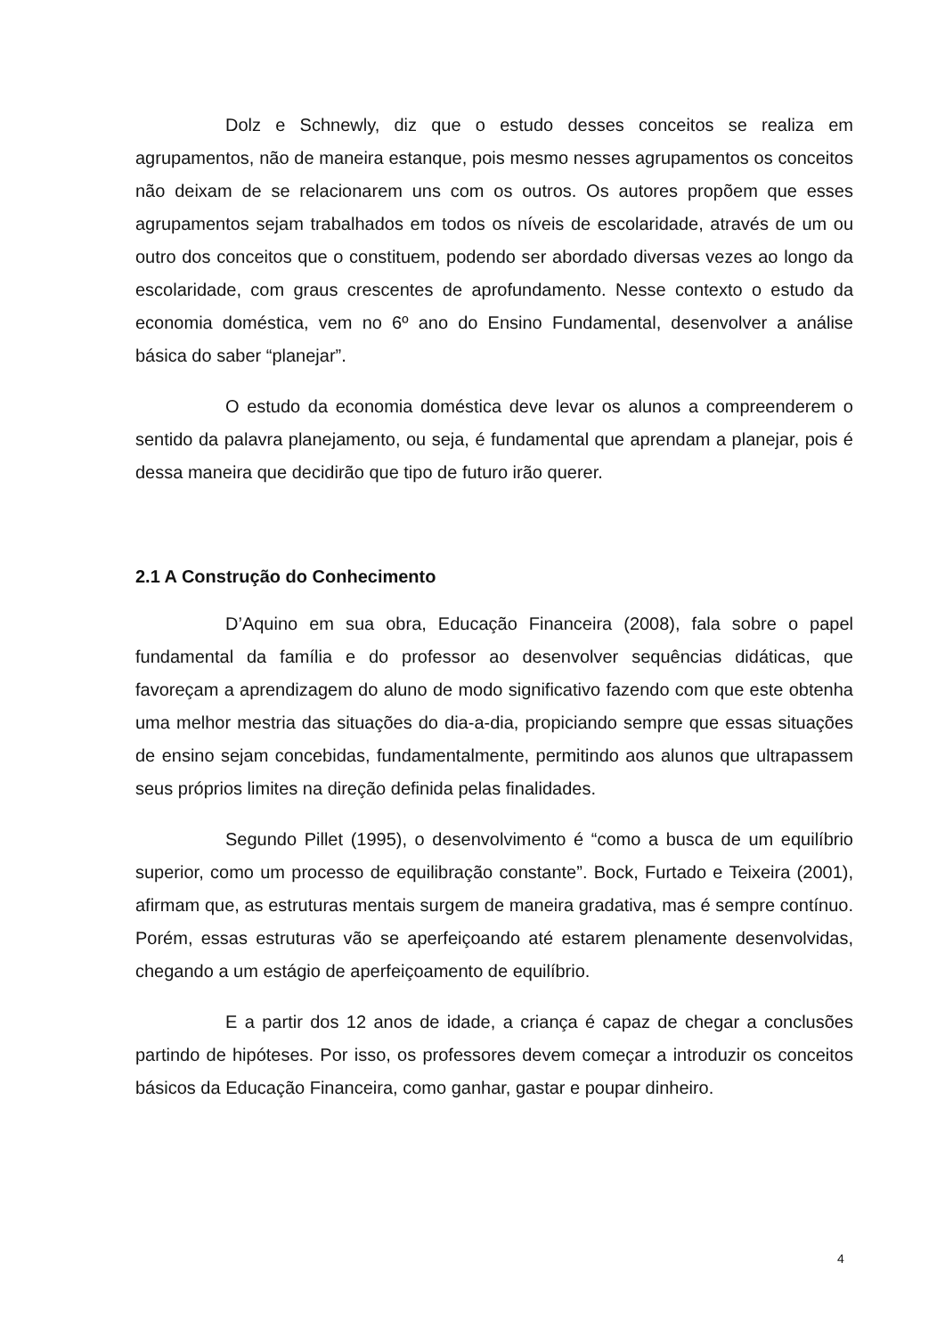Dolz e Schnewly, diz que o estudo desses conceitos se realiza em agrupamentos, não de maneira estanque, pois mesmo nesses agrupamentos os conceitos não deixam de se relacionarem uns com os outros. Os autores propõem que esses agrupamentos sejam trabalhados em todos os níveis de escolaridade, através de um ou outro dos conceitos que o constituem, podendo ser abordado diversas vezes ao longo da escolaridade, com graus crescentes de aprofundamento. Nesse contexto o estudo da economia doméstica, vem no 6º ano do Ensino Fundamental, desenvolver a análise básica do saber “planejar”.
O estudo da economia doméstica deve levar os alunos a compreenderem o sentido da palavra planejamento, ou seja, é fundamental que aprendam a planejar, pois é dessa maneira que decidirão que tipo de futuro irão querer.
2.1 A Construção do Conhecimento
D’Aquino em sua obra, Educação Financeira (2008), fala sobre o papel fundamental da família e do professor ao desenvolver sequências didáticas, que favoreçam a aprendizagem do aluno de modo significativo fazendo com que este obtenha uma melhor mestria das situações do dia-a-dia, propiciando sempre que essas situações de ensino sejam concebidas, fundamentalmente, permitindo aos alunos que ultrapassem seus próprios limites na direção definida pelas finalidades.
Segundo Pillet (1995), o desenvolvimento é “como a busca de um equilíbrio superior, como um processo de equilibração constante”. Bock, Furtado e Teixeira (2001), afirmam que, as estruturas mentais surgem de maneira gradativa, mas é sempre contínuo. Porém, essas estruturas vão se aperfeiçoando até estarem plenamente desenvolvidas, chegando a um estágio de aperfeiçoamento de equilíbrio.
E a partir dos 12 anos de idade, a criança é capaz de chegar a conclusões partindo de hipóteses. Por isso, os professores devem começar a introduzir os conceitos básicos da Educação Financeira, como ganhar, gastar e poupar dinheiro.
4